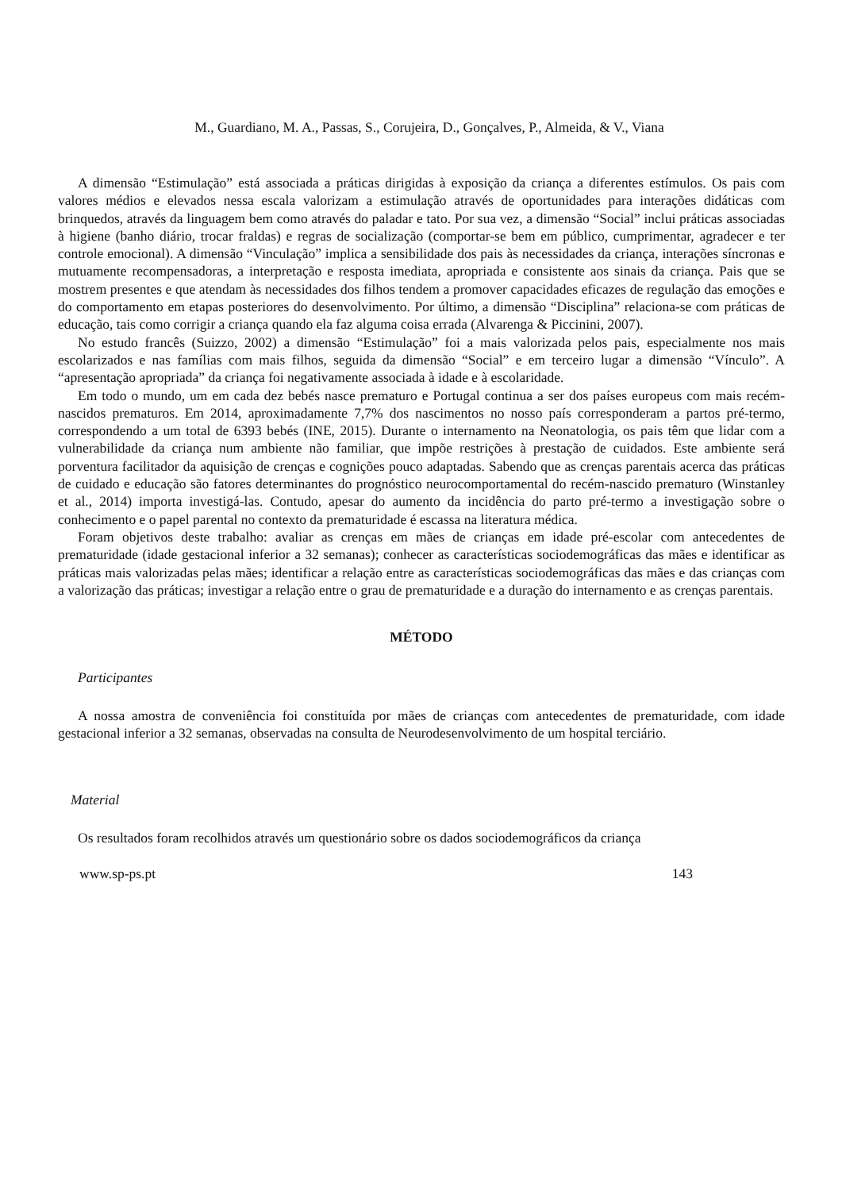M., Guardiano, M. A., Passas, S., Corujeira, D., Gonçalves, P., Almeida, & V., Viana
A dimensão “Estimulação” está associada a práticas dirigidas à exposição da criança a diferentes estímulos. Os pais com valores médios e elevados nessa escala valorizam a estimulação através de oportunidades para interações didáticas com brinquedos, através da linguagem bem como através do paladar e tato. Por sua vez, a dimensão “Social” inclui práticas associadas à higiene (banho diário, trocar fraldas) e regras de socialização (comportar-se bem em público, cumprimentar, agradecer e ter controle emocional). A dimensão “Vinculação” implica a sensibilidade dos pais às necessidades da criança, interações síncronas e mutuamente recompensadoras, a interpretação e resposta imediata, apropriada e consistente aos sinais da criança. Pais que se mostrem presentes e que atendam às necessidades dos filhos tendem a promover capacidades eficazes de regulação das emoções e do comportamento em etapas posteriores do desenvolvimento. Por último, a dimensão “Disciplina” relaciona-se com práticas de educação, tais como corrigir a criança quando ela faz alguma coisa errada (Alvarenga & Piccinini, 2007).
No estudo francês (Suizzo, 2002) a dimensão “Estimulação” foi a mais valorizada pelos pais, especialmente nos mais escolarizados e nas famílias com mais filhos, seguida da dimensão “Social” e em terceiro lugar a dimensão “Vínculo”. A “apresentação apropriada” da criança foi negativamente associada à idade e à escolaridade.
Em todo o mundo, um em cada dez bebés nasce prematuro e Portugal continua a ser dos países europeus com mais recém-nascidos prematuros. Em 2014, aproximadamente 7,7% dos nascimentos no nosso país corresponderam a partos pré-termo, correspondendo a um total de 6393 bebés (INE, 2015). Durante o internamento na Neonatologia, os pais têm que lidar com a vulnerabilidade da criança num ambiente não familiar, que impõe restrições à prestação de cuidados. Este ambiente será porventura facilitador da aquisição de crenças e cognições pouco adaptadas. Sabendo que as crenças parentais acerca das práticas de cuidado e educação são fatores determinantes do prognóstico neurocomportamental do recém-nascido prematuro (Winstanley et al., 2014) importa investigá-las. Contudo, apesar do aumento da incidência do parto pré-termo a investigação sobre o conhecimento e o papel parental no contexto da prematuridade é escassa na literatura médica.
Foram objetivos deste trabalho: avaliar as crenças em mães de crianças em idade pré-escolar com antecedentes de prematuridade (idade gestacional inferior a 32 semanas); conhecer as características sociodemográficas das mães e identificar as práticas mais valorizadas pelas mães; identificar a relação entre as características sociodemográficas das mães e das crianças com a valorização das práticas; investigar a relação entre o grau de prematuridade e a duração do internamento e as crenças parentais.
MÉTODO
Participantes
A nossa amostra de conveniência foi constituída por mães de crianças com antecedentes de prematuridade, com idade gestacional inferior a 32 semanas, observadas na consulta de Neurodesenvolvimento de um hospital terciário.
Material
Os resultados foram recolhidos através um questionário sobre os dados sociodemográficos da criança
www.sp-ps.pt 143